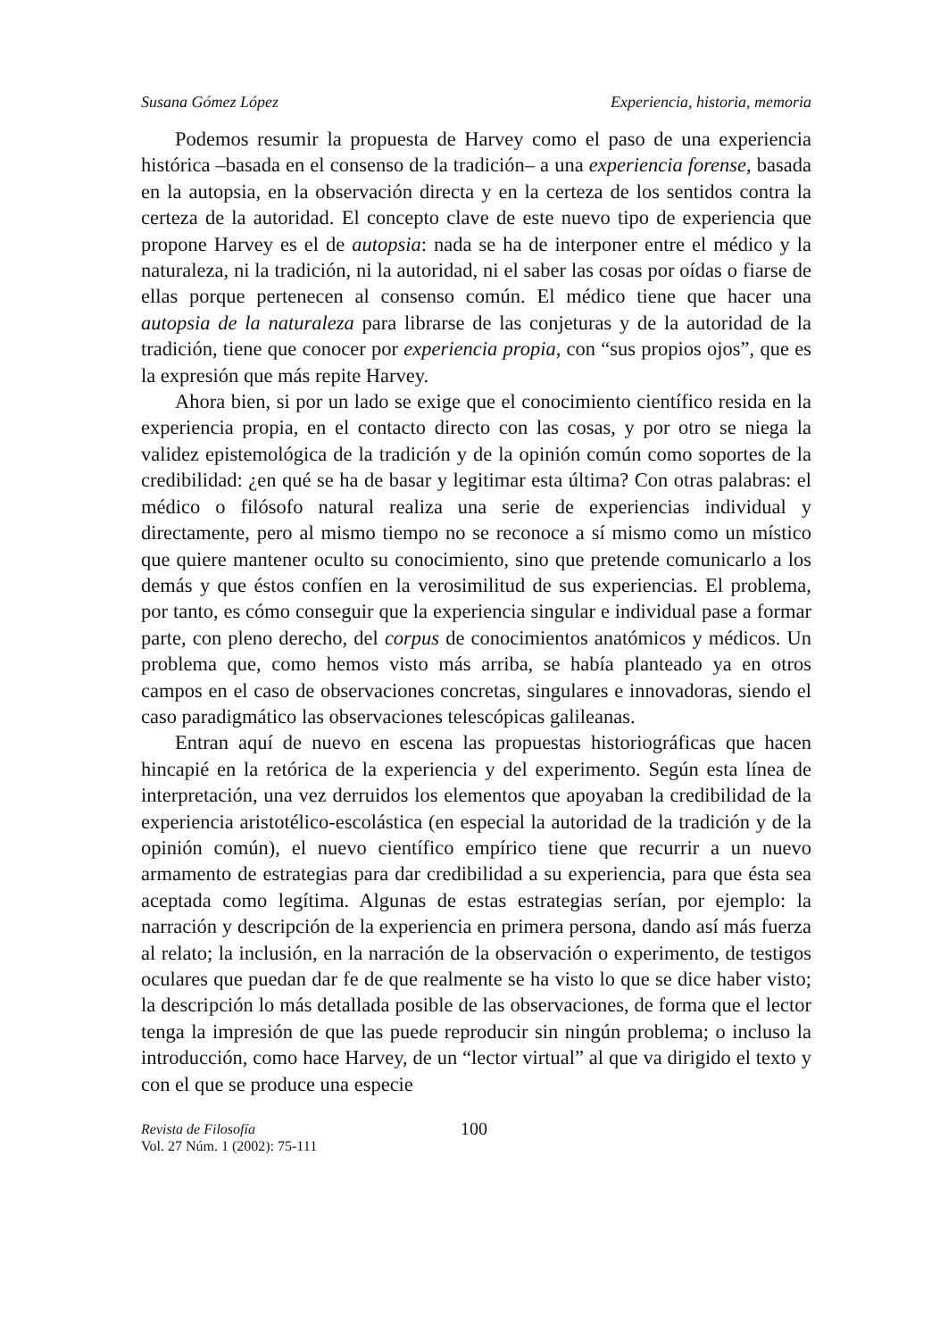Susana Gómez López Experiencia, historia, memoria
Podemos resumir la propuesta de Harvey como el paso de una experiencia histórica –basada en el consenso de la tradición– a una experiencia forense, basada en la autopsia, en la observación directa y en la certeza de los sentidos contra la certeza de la autoridad. El concepto clave de este nuevo tipo de experiencia que propone Harvey es el de autopsia: nada se ha de interponer entre el médico y la naturaleza, ni la tradición, ni la autoridad, ni el saber las cosas por oídas o fiarse de ellas porque pertenecen al consenso común. El médico tiene que hacer una autopsia de la naturaleza para librarse de las conjeturas y de la autoridad de la tradición, tiene que conocer por experiencia propia, con “sus propios ojos”, que es la expresión que más repite Harvey.
Ahora bien, si por un lado se exige que el conocimiento científico resida en la experiencia propia, en el contacto directo con las cosas, y por otro se niega la validez epistemológica de la tradición y de la opinión común como soportes de la credibilidad: ¿en qué se ha de basar y legitimar esta última? Con otras palabras: el médico o filósofo natural realiza una serie de experiencias individual y directamente, pero al mismo tiempo no se reconoce a sí mismo como un místico que quiere mantener oculto su conocimiento, sino que pretende comunicarlo a los demás y que éstos confíen en la verosimilitud de sus experiencias. El problema, por tanto, es cómo conseguir que la experiencia singular e individual pase a formar parte, con pleno derecho, del corpus de conocimientos anatómicos y médicos. Un problema que, como hemos visto más arriba, se había planteado ya en otros campos en el caso de observaciones concretas, singulares e innovadoras, siendo el caso paradigmático las observaciones telescópicas galileanas.
Entran aquí de nuevo en escena las propuestas historiográficas que hacen hincapié en la retórica de la experiencia y del experimento. Según esta línea de interpretación, una vez derruidos los elementos que apoyaban la credibilidad de la experiencia aristotélico-escolástica (en especial la autoridad de la tradición y de la opinión común), el nuevo científico empírico tiene que recurrir a un nuevo armamento de estrategias para dar credibilidad a su experiencia, para que ésta sea aceptada como legítima. Algunas de estas estrategias serían, por ejemplo: la narración y descripción de la experiencia en primera persona, dando así más fuerza al relato; la inclusión, en la narración de la observación o experimento, de testigos oculares que puedan dar fe de que realmente se ha visto lo que se dice haber visto; la descripción lo más detallada posible de las observaciones, de forma que el lector tenga la impresión de que las puede reproducir sin ningún problema; o incluso la introducción, como hace Harvey, de un “lector virtual” al que va dirigido el texto y con el que se produce una especie
Revista de Filosofía
Vol. 27 Núm. 1 (2002): 75-111
100